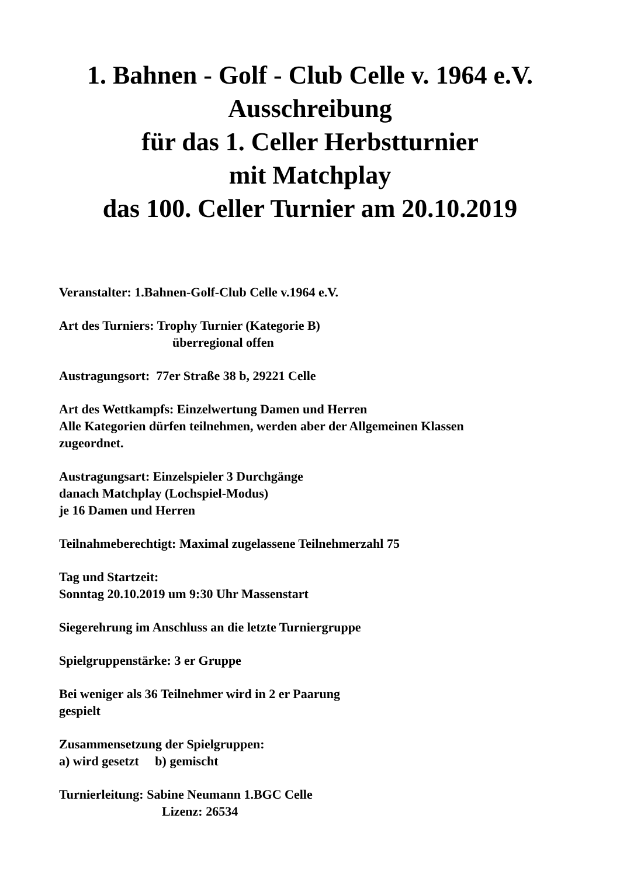1. Bahnen - Golf - Club Celle v. 1964 e.V.
Ausschreibung
für das 1. Celler Herbstturnier
mit Matchplay
das 100. Celler Turnier am 20.10.2019
Veranstalter: 1.Bahnen-Golf-Club Celle v.1964 e.V.
Art des Turniers: Trophy Turnier (Kategorie B)
überregional offen
Austragungsort: 77er Straße 38 b, 29221 Celle
Art des Wettkampfs: Einzelwertung Damen und Herren
Alle Kategorien dürfen teilnehmen, werden aber der Allgemeinen Klassen
zugeordnet.
Austragungsart: Einzelspieler 3 Durchgänge
danach Matchplay (Lochspiel-Modus)
je 16 Damen und Herren
Teilnahmeberechtigt: Maximal zugelassene Teilnehmerzahl 75
Tag und Startzeit:
Sonntag 20.10.2019 um 9:30 Uhr Massenstart
Siegerehrung im Anschluss an die letzte Turniergruppe
Spielgruppenstärke: 3 er Gruppe
Bei weniger als 36 Teilnehmer wird in 2 er Paarung
gespielt
Zusammensetzung der Spielgruppen:
a) wird gesetzt b) gemischt
Turnierleitung: Sabine Neumann 1.BGC Celle
Lizenz: 26534